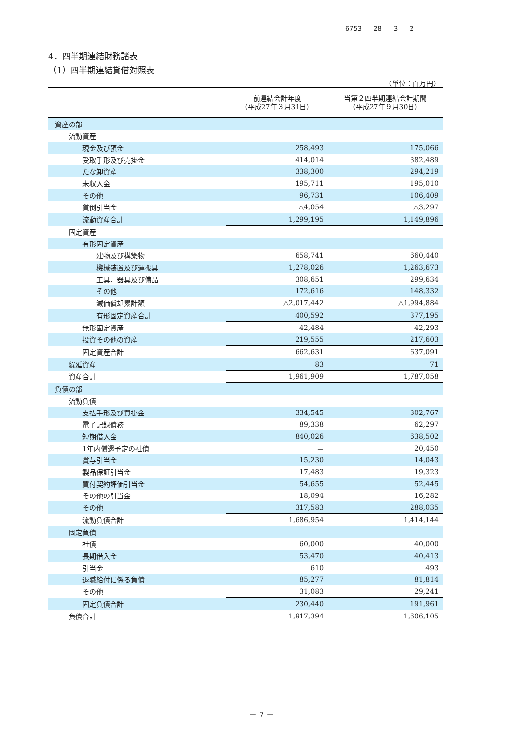6753 28 3 2
4．四半期連結財務諸表
（1）四半期連結貸借対照表
（単位：百万円）
| | 前連結会計年度 （平成27年３月31日） | 当第２四半期連結会計期間 （平成27年９月30日） |
| --- | --- | --- |
| 資産の部 | | |
| 流動資産 | | |
| 現金及び預金 | 258,493 | 175,066 |
| 受取手形及び売掛金 | 414,014 | 382,489 |
| たな卸資産 | 338,300 | 294,219 |
| 未収入金 | 195,711 | 195,010 |
| その他 | 96,731 | 106,409 |
| 貸倒引当金 | △4,054 | △3,297 |
| 流動資産合計 | 1,299,195 | 1,149,896 |
| 固定資産 | | |
| 有形固定資産 | | |
| 建物及び構築物 | 658,741 | 660,440 |
| 機械装置及び運搬具 | 1,278,026 | 1,263,673 |
| 工具、器具及び備品 | 308,651 | 299,634 |
| その他 | 172,616 | 148,332 |
| 減価償却累計額 | △2,017,442 | △1,994,884 |
| 有形固定資産合計 | 400,592 | 377,195 |
| 無形固定資産 | 42,484 | 42,293 |
| 投資その他の資産 | 219,555 | 217,603 |
| 固定資産合計 | 662,631 | 637,091 |
| 繰延資産 | 83 | 71 |
| 資産合計 | 1,961,909 | 1,787,058 |
| 負債の部 | | |
| 流動負債 | | |
| 支払手形及び買掛金 | 334,545 | 302,767 |
| 電子記録債務 | 89,338 | 62,297 |
| 短期借入金 | 840,026 | 638,502 |
| 1年内償還予定の社債 | － | 20,450 |
| 賞与引当金 | 15,230 | 14,043 |
| 製品保証引当金 | 17,483 | 19,323 |
| 買付契約評価引当金 | 54,655 | 52,445 |
| その他の引当金 | 18,094 | 16,282 |
| その他 | 317,583 | 288,035 |
| 流動負債合計 | 1,686,954 | 1,414,144 |
| 固定負債 | | |
| 社債 | 60,000 | 40,000 |
| 長期借入金 | 53,470 | 40,413 |
| 引当金 | 610 | 493 |
| 退職給付に係る負債 | 85,277 | 81,814 |
| その他 | 31,083 | 29,241 |
| 固定負債合計 | 230,440 | 191,961 |
| 負債合計 | 1,917,394 | 1,606,105 |
－ 7 －